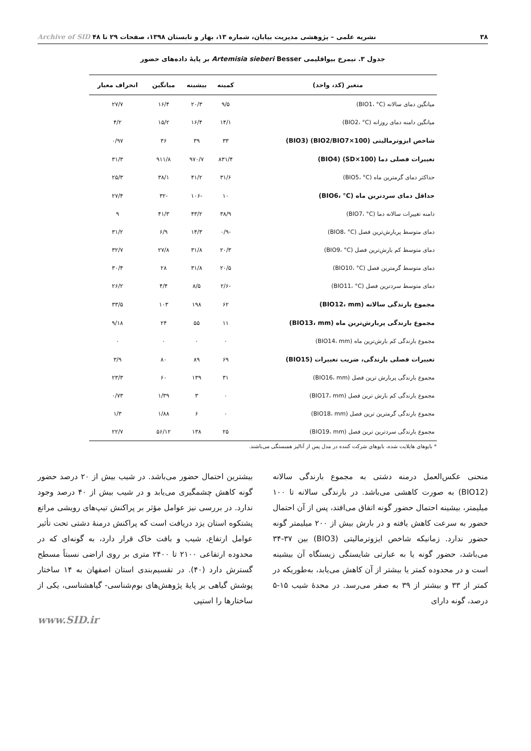۳۸ نشریه علمی – پژوهشی مدیریت بیابان، شماره ۱۳، بهار و تابستان ۱۳۹۸، صفحات ۲۹ تا ۴۸ Archive of SID
جدول ۳. نیمرخ بیواقلیمی Artemisia sieberi Besser بر پایهٔ داده‌های حضور
| متغیر (کد، واحد) | کمینه | بیشینه | میانگین | انحراف معیار |
| --- | --- | --- | --- | --- |
| میانگین دمای سالانه (BIO1، °C) | ۹/۵ | ۲۰/۳ | ۱۶/۴ | ۲۷/۷ |
| میانگین دامنه دمای روزانه (BIO2، °C) | ۱۴/۱ | ۱۶/۴ | ۱۵/۲ | ۴/۲ |
| شاخص ایزوترمالیتی (BIO2/BIO7×100) (BIO3) | ۳۳ | ۳۹ | ۳۶ | ۰/۹۷ |
| تغییرات فصلی دما (SD×100) (BIO4) | ۸۳۱/۴ | ۹۷۰/۷ | ۹۱۱/۸ | ۳۱/۳ |
| حداکثر دمای گرمترین ماه (BIO5، °C) | ۳۱/۶ | ۴۱/۲ | ۳۸/۱ | ۲۵/۳ |
| حداقل دمای سردترین ماه (BIO6، °C) | ۱۰ | -۱۰۶ | -۳۲ | ۲۷/۴ |
| دامنه تغییرات سالانه دما (BIO7، °C) | ۳۸/۹ | ۴۳/۲ | ۴۱/۳ | ۹ |
| دمای متوسط پربارش‌ترین فصل (BIO8، °C) | -۰/۹ | ۱۴/۳ | ۶/۹ | ۳۱/۲ |
| دمای متوسط کم بارش‌ترین فصل (BIO9، °C) | ۲۰/۳ | ۳۱/۸ | ۲۷/۸ | ۳۲/۷ |
| دمای متوسط گرمترین فصل (BIO10، °C) | ۲۰/۵ | ۳۱/۸ | ۲۸ | ۳۰/۴ |
| دمای متوسط سردترین فصل (BIO11، °C) | -۲/۶ | ۸/۵ | ۴/۴ | ۲۶/۲ |
| مجموع بارندگی سالانه (BIO12، mm) | ۶۲ | ۱۹۸ | ۱۰۳ | ۳۳/۵ |
| مجموع بارندگی پربارش‌ترین ماه (BIO13، mm) | ۱۱ | ۵۵ | ۲۴ | ۹/۱۸ |
| مجموع بارندگی کم بارش‌ترین ماه (BIO14، mm) | ۰ | ۰ | ۰ | ۰ |
| تغییرات فصلی بارندگی، ضریب تغییرات (BIO15) | ۶۹ | ۸۹ | ۸۰ | ۳/۹ |
| مجموع بارندگی پربارش ترین فصل (BIO16، mm) | ۳۱ | ۱۳۹ | ۶۰ | ۲۳/۳ |
| مجموع بارندگی کم بارش ترین فصل (BIO17، mm) | ۰ | ۳ | ۱/۳۹ | ۰/۷۳ |
| مجموع بارندگی گرمترین ترین فصل (BIO18، mm) | ۰ | ۶ | ۱/۸۸ | ۱/۳ |
| مجموع بارندگی سردترین ترین فصل (BIO19، mm) | ۲۵ | ۱۳۸ | ۵۶/۱۲ | ۲۲/۷ |
* بایوهای هایلایت شده، بایوهای شرکت کننده در مدل پس از آنالیز همبستگی می‌باشند.
منحنی عکس‌العمل درمنه دشتی به مجموع بارندگی سالانه (BIO12) به صورت کاهشی می‌باشد. در بارندگی سالانه تا ۱۰۰ میلیمتر، بیشینه احتمال حضور گونه اتفاق می‌افتد، پس از آن احتمال حضور به سرعت کاهش یافته و در بارش بیش از ۲۰۰ میلیمتر گونه حضور ندارد. زمانیکه شاخص ایزوترمالیتی (BIO3) بین ۳۷-۳۴ می‌باشد، حضور گونه یا به عبارتی شایستگی زیستگاه آن بیشینه است و در محدوده کمتر یا بیشتر از آن کاهش می‌یابد، به‌طوریکه در کمتر از ۳۳ و بیشتر از ۳۹ به صفر می‌رسد. در محدهٔ شیب ۱۵-۵ درصد، گونه دارای
بیشترین احتمال حضور می‌باشد. در شیب بیش از ۲۰ درصد حضور گونه کاهش چشمگیری می‌یابد و در شیب بیش از ۴۰ درصد وجود ندارد. در بررسی نیز عوامل مؤثر بر پراکنش تیپ‌های رویشی مراتع پشتکوه استان یزد دریافت است که پراکنش درمنهٔ دشتی تحت تأثیر عوامل ارتفاع، شیب و بافت خاک قرار دارد، به گونه‌ای که در محدوده ارتفاعی ۲۱۰۰ تا ۲۴۰۰ متری بر روی اراضی نسبتاً مسطح گسترش دارد (۴۰). در تقسیم‌بندی استان اصفهان به ۱۴ ساختار پوشش گیاهی بر پایهٔ پژوهش‌های بوم‌شناسی- گیاهشناسی، یکی از ساختارها را استپی
www.SID.ir